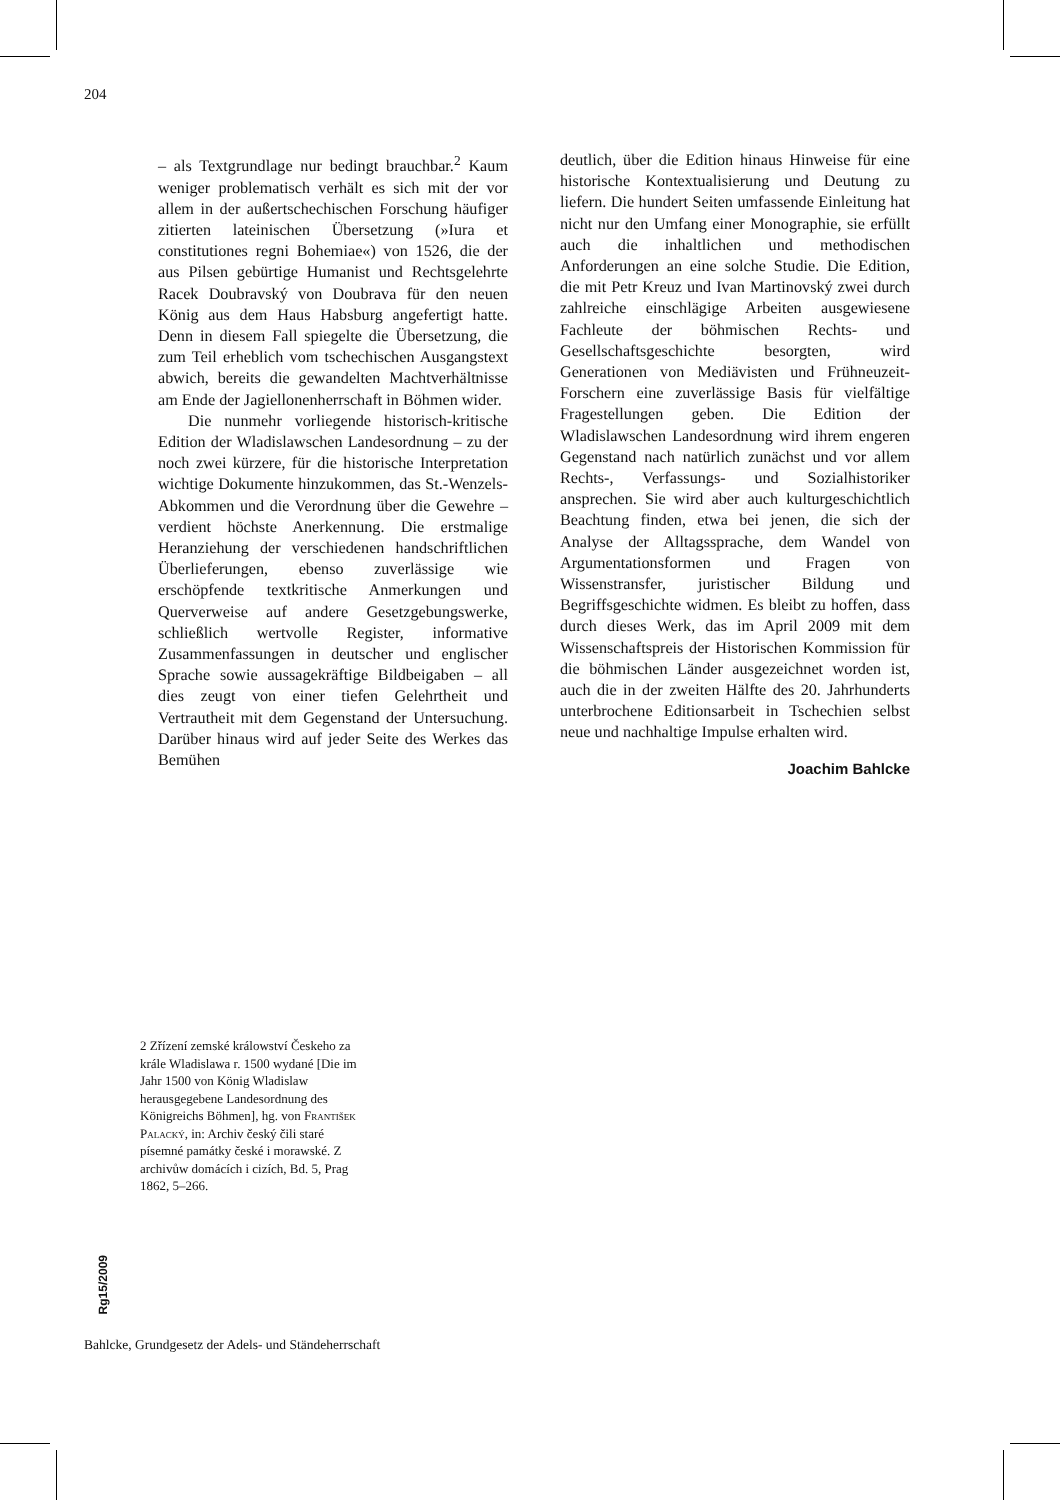204
– als Textgrundlage nur bedingt brauchbar.<sup>2</sup> Kaum weniger problematisch verhält es sich mit der vor allem in der außertschechischen Forschung häufiger zitierten lateinischen Übersetzung (»Iura et constitutiones regni Bohemiae«) von 1526, die der aus Pilsen gebürtige Humanist und Rechtsgelehrte Racek Doubravský von Doubrava für den neuen König aus dem Haus Habsburg angefertigt hatte. Denn in diesem Fall spiegelte die Übersetzung, die zum Teil erheblich vom tschechischen Ausgangstext abwich, bereits die gewandelten Machtverhältnisse am Ende der Jagiellonenherrschaft in Böhmen wider.
Die nunmehr vorliegende historisch-kritische Edition der Wladislawschen Landesordnung – zu der noch zwei kürzere, für die historische Interpretation wichtige Dokumente hinzukommen, das St.-Wenzels-Abkommen und die Verordnung über die Gewehre – verdient höchste Anerkennung. Die erstmalige Heranziehung der verschiedenen handschriftlichen Überlieferungen, ebenso zuverlässige wie erschöpfende textkritische Anmerkungen und Querverweise auf andere Gesetzgebungswerke, schließlich wertvolle Register, informative Zusammenfassungen in deutscher und englischer Sprache sowie aussagekräftige Bildbeigaben – all dies zeugt von einer tiefen Gelehrtheit und Vertrautheit mit dem Gegenstand der Untersuchung. Darüber hinaus wird auf jeder Seite des Werkes das Bemühen
deutlich, über die Edition hinaus Hinweise für eine historische Kontextualisierung und Deutung zu liefern. Die hundert Seiten umfassende Einleitung hat nicht nur den Umfang einer Monographie, sie erfüllt auch die inhaltlichen und methodischen Anforderungen an eine solche Studie. Die Edition, die mit Petr Kreuz und Ivan Martinovský zwei durch zahlreiche einschlägige Arbeiten ausgewiesene Fachleute der böhmischen Rechts- und Gesellschaftsgeschichte besorgten, wird Generationen von Mediävisten und Frühneuzeit-Forschern eine zuverlässige Basis für vielfältige Fragestellungen geben. Die Edition der Wladislawschen Landesordnung wird ihrem engeren Gegenstand nach natürlich zunächst und vor allem Rechts-, Verfassungs- und Sozialhistoriker ansprechen. Sie wird aber auch kulturgeschichtlich Beachtung finden, etwa bei jenen, die sich der Analyse der Alltagssprache, dem Wandel von Argumentationsformen und Fragen von Wissenstransfer, juristischer Bildung und Begriffsgeschichte widmen. Es bleibt zu hoffen, dass durch dieses Werk, das im April 2009 mit dem Wissenschaftspreis der Historischen Kommission für die böhmischen Länder ausgezeichnet worden ist, auch die in der zweiten Hälfte des 20. Jahrhunderts unterbrochene Editionsarbeit in Tschechien selbst neue und nachhaltige Impulse erhalten wird.
Joachim Bahlcke
2 Zřízení zemské králowství Českeho za krále Wladislawa r. 1500 wydané [Die im Jahr 1500 von König Wladislaw herausgegebene Landesordnung des Königreichs Böhmen], hg. von František Palacký, in: Archiv český čili staré písemné památky české i morawské. Z archivůw domácích i cizích, Bd. 5, Prag 1862, 5–266.
Rg15/2009
Bahlcke, Grundgesetz der Adels- und Ständeherrschaft